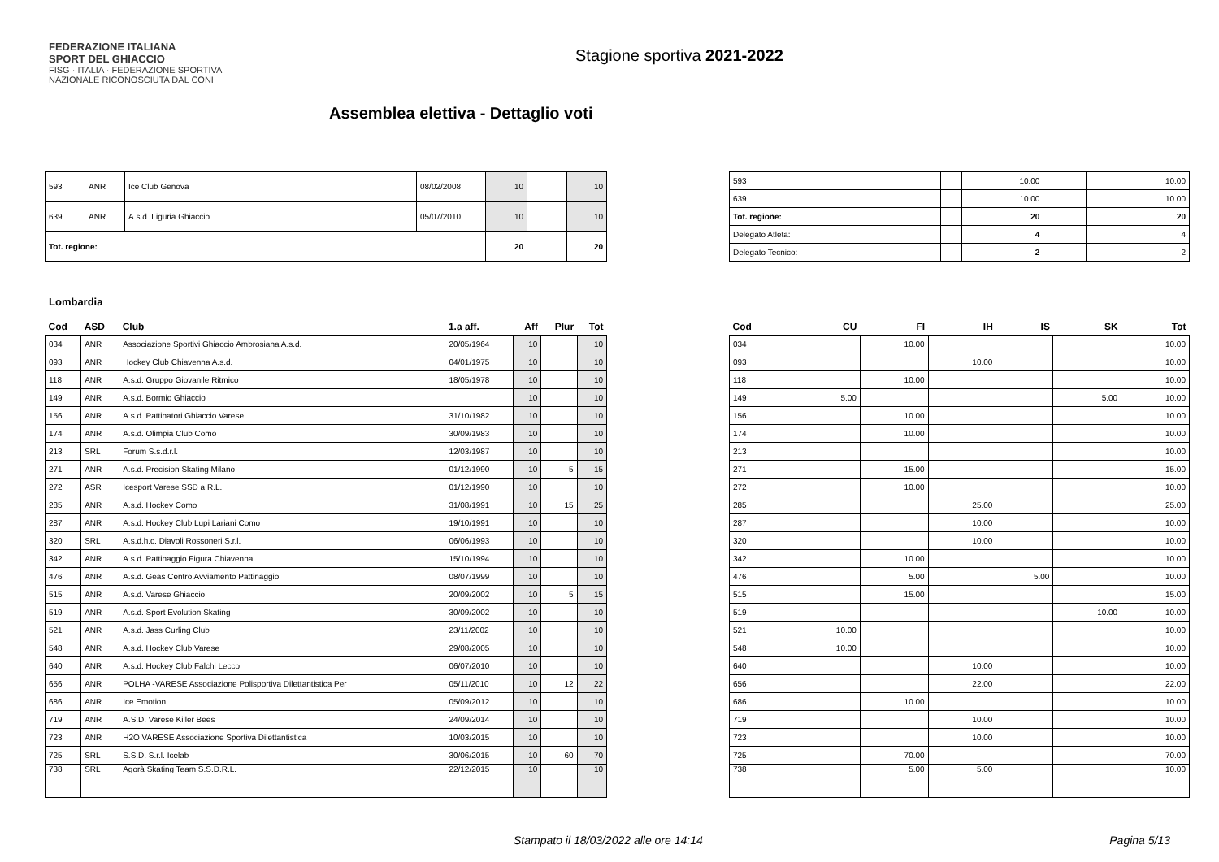FEDERAZIONE ITALIANA
SPORT DEL GHIACCIO
FISG · ITALIA · FEDERAZIONE SPORTIVA NAZIONALE RICONOSCIUTA DAL CONI
Stagione sportiva 2021-2022
Assemblea elettiva - Dettaglio voti
| 593 | ANR | Ice Club Genova | 08/02/2008 | 10 | | 10 |
| 639 | ANR | A.s.d. Liguria Ghiaccio | 05/07/2010 | 10 | | 10 |
| Tot. regione: | | | | 20 | | 20 |
| 593 | | 10.00 | | | | 10.00 |
| 639 | | 10.00 | | | | 10.00 |
| Tot. regione: | | 20 | | | | 20 |
| Delegato Atleta: | | 4 | | | | 4 |
| Delegato Tecnico: | | 2 | | | | 2 |
Lombardia
| Cod | ASD | Club | 1.a aff. | Aff | Plur | Tot |
| --- | --- | --- | --- | --- | --- | --- |
| 034 | ANR | Associazione Sportivi Ghiaccio Ambrosiana A.s.d. | 20/05/1964 | 10 | | 10 |
| 093 | ANR | Hockey Club Chiavenna A.s.d. | 04/01/1975 | 10 | | 10 |
| 118 | ANR | A.s.d. Gruppo Giovanile Ritmico | 18/05/1978 | 10 | | 10 |
| 149 | ANR | A.s.d. Bormio Ghiaccio | | 10 | | 10 |
| 156 | ANR | A.s.d. Pattinatori Ghiaccio Varese | 31/10/1982 | 10 | | 10 |
| 174 | ANR | A.s.d. Olimpia Club Como | 30/09/1983 | 10 | | 10 |
| 213 | SRL | Forum S.s.d.r.l. | 12/03/1987 | 10 | | 10 |
| 271 | ANR | A.s.d. Precision Skating Milano | 01/12/1990 | 10 | 5 | 15 |
| 272 | ASR | Icesport Varese SSD a R.L. | 01/12/1990 | 10 | | 10 |
| 285 | ANR | A.s.d. Hockey Como | 31/08/1991 | 10 | 15 | 25 |
| 287 | ANR | A.s.d. Hockey Club Lupi Lariani Como | 19/10/1991 | 10 | | 10 |
| 320 | SRL | A.s.d.h.c. Diavoli Rossoneri S.r.l. | 06/06/1993 | 10 | | 10 |
| 342 | ANR | A.s.d. Pattinaggio Figura Chiavenna | 15/10/1994 | 10 | | 10 |
| 476 | ANR | A.s.d. Geas Centro Avviamento Pattinaggio | 08/07/1999 | 10 | | 10 |
| 515 | ANR | A.s.d. Varese Ghiaccio | 20/09/2002 | 10 | 5 | 15 |
| 519 | ANR | A.s.d. Sport Evolution Skating | 30/09/2002 | 10 | | 10 |
| 521 | ANR | A.s.d. Jass Curling Club | 23/11/2002 | 10 | | 10 |
| 548 | ANR | A.s.d. Hockey Club Varese | 29/08/2005 | 10 | | 10 |
| 640 | ANR | A.s.d. Hockey Club Falchi Lecco | 06/07/2010 | 10 | | 10 |
| 656 | ANR | POLHA -VARESE Associazione Polisportiva Dilettantistica Per | 05/11/2010 | 10 | 12 | 22 |
| 686 | ANR | Ice Emotion | 05/09/2012 | 10 | | 10 |
| 719 | ANR | A.S.D. Varese Killer Bees | 24/09/2014 | 10 | | 10 |
| 723 | ANR | H2O VARESE Associazione Sportiva Dilettantistica | 10/03/2015 | 10 | | 10 |
| 725 | SRL | S.S.D. S.r.l. Icelab | 30/06/2015 | 10 | 60 | 70 |
| 738 | SRL | Agorà Skating Team S.S.D.R.L. | 22/12/2015 | 10 | | 10 |
| Cod | CU | FI | IH | IS | SK | Tot |
| --- | --- | --- | --- | --- | --- | --- |
| 034 | | 10.00 | | | | 10.00 |
| 093 | | | 10.00 | | | 10.00 |
| 118 | | 10.00 | | | | 10.00 |
| 149 | 5.00 | | | | 5.00 | 10.00 |
| 156 | | 10.00 | | | | 10.00 |
| 174 | | 10.00 | | | | 10.00 |
| 213 | | | | | | 10.00 |
| 271 | | 15.00 | | | | 15.00 |
| 272 | | 10.00 | | | | 10.00 |
| 285 | | | 25.00 | | | 25.00 |
| 287 | | | 10.00 | | | 10.00 |
| 320 | | | 10.00 | | | 10.00 |
| 342 | | 10.00 | | | | 10.00 |
| 476 | | 5.00 | | 5.00 | | 10.00 |
| 515 | | 15.00 | | | | 15.00 |
| 519 | | | | | 10.00 | 10.00 |
| 521 | 10.00 | | | | | 10.00 |
| 548 | 10.00 | | | | | 10.00 |
| 640 | | | 10.00 | | | 10.00 |
| 656 | | | 22.00 | | | 22.00 |
| 686 | | 10.00 | | | | 10.00 |
| 719 | | | 10.00 | | | 10.00 |
| 723 | | | 10.00 | | | 10.00 |
| 725 | | 70.00 | | | | 70.00 |
| 738 | | 5.00 | 5.00 | | | 10.00 |
Stampato il 18/03/2022 alle ore 14:14 Pagina 5/13